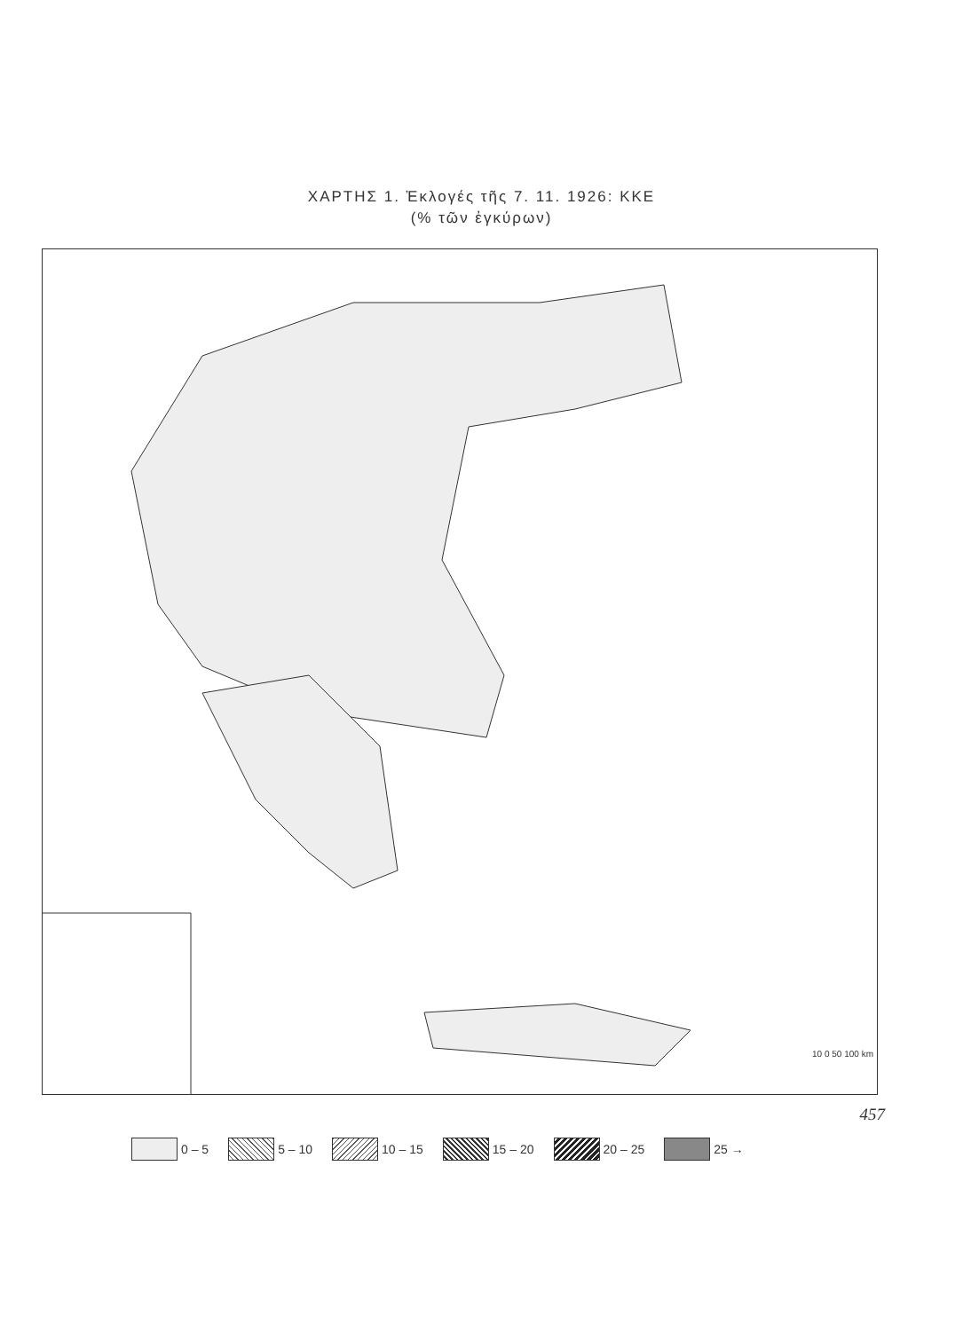ΧΑΡΤΗΣ 1. Ἐκλογές τῆς 7. 11. 1926: ΚΚΕ
(% τῶν ἐγκύρων)
10 0 50 100 km
0 – 5 5 – 10 10 – 15 15 – 20 20 – 25 25 →
457